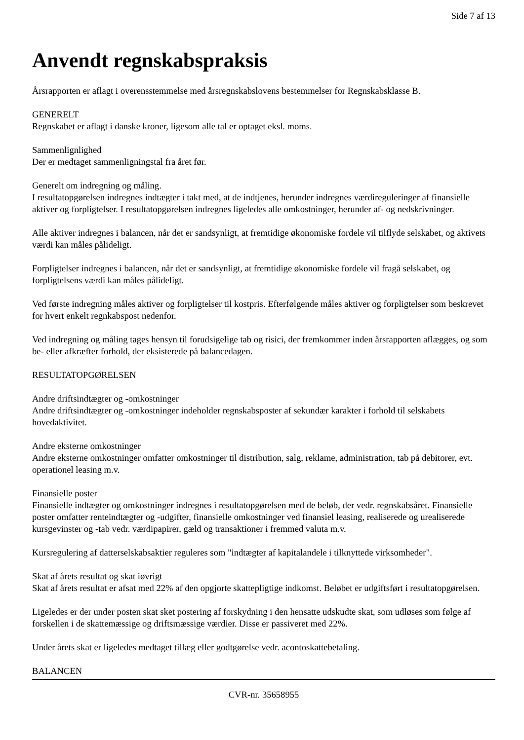Side 7 af 13
Anvendt regnskabspraksis
Årsrapporten er aflagt i overensstemmelse med årsregnskabslovens bestemmelser for Regnskabsklasse B.
GENERELT
Regnskabet er aflagt i danske kroner, ligesom alle tal er optaget eksl. moms.
Sammenlignlighed
Der er medtaget sammenligningstal fra året før.
Generelt om indregning og måling.
I resultatopgørelsen indregnes indtægter i takt med, at de indtjenes, herunder indregnes værdireguleringer af finansielle aktiver og forpligtelser. I resultatopgørelsen indregnes ligeledes alle omkostninger, herunder af- og nedskrivninger.
Alle aktiver indregnes i balancen, når det er sandsynligt, at fremtidige økonomiske fordele vil tilflyde selskabet, og aktivets værdi kan måles pålideligt.
Forpligtelser indregnes i balancen, når det er sandsynligt, at fremtidige økonomiske fordele vil fragå selskabet, og forpligtelsens værdi kan måles pålideligt.
Ved første indregning måles aktiver og forpligtelser til kostpris. Efterfølgende måles aktiver og forpligtelser som beskrevet for hvert enkelt regnkabspost nedenfor.
Ved indregning og måling tages hensyn til forudsigelige tab og risici, der fremkommer inden årsrapporten aflægges, og som be- eller afkræfter forhold, der eksisterede på balancedagen.
RESULTATOPGØRELSEN
Andre driftsindtægter og -omkostninger
Andre driftsindtægter og -omkostninger indeholder regnskabsposter af sekundær karakter i forhold til selskabets hovedaktivitet.
Andre eksterne omkostninger
Andre eksterne omkostninger omfatter omkostninger til distribution, salg, reklame, administration, tab på debitorer, evt. operationel leasing m.v.
Finansielle poster
Finansielle indtægter og omkostninger indregnes i resultatopgørelsen med de beløb, der vedr. regnskabsåret. Finansielle poster omfatter renteindtægter og -udgifter, finansielle omkostninger ved finansiel leasing, realiserede og urealiserede kursgevinster og -tab vedr. værdipapirer, gæld og transaktioner i fremmed valuta m.v.
Kursregulering af datterselskabsaktier reguleres som "indtægter af kapitalandele i tilknyttede virksomheder".
Skat af årets resultat og skat iøvrigt
Skat af årets resultat er afsat med 22% af den opgjorte skattepligtige indkomst. Beløbet er udgiftsført i resultatopgørelsen.
Ligeledes er der under posten skat sket postering af forskydning i den hensatte udskudte skat, som udløses som følge af forskellen i de skattemæssige og driftsmæssige værdier. Disse er passiveret med 22%.
Under årets skat er ligeledes medtaget tillæg eller godtgørelse vedr. acontoskattebetaling.
BALANCEN
CVR-nr. 35658955